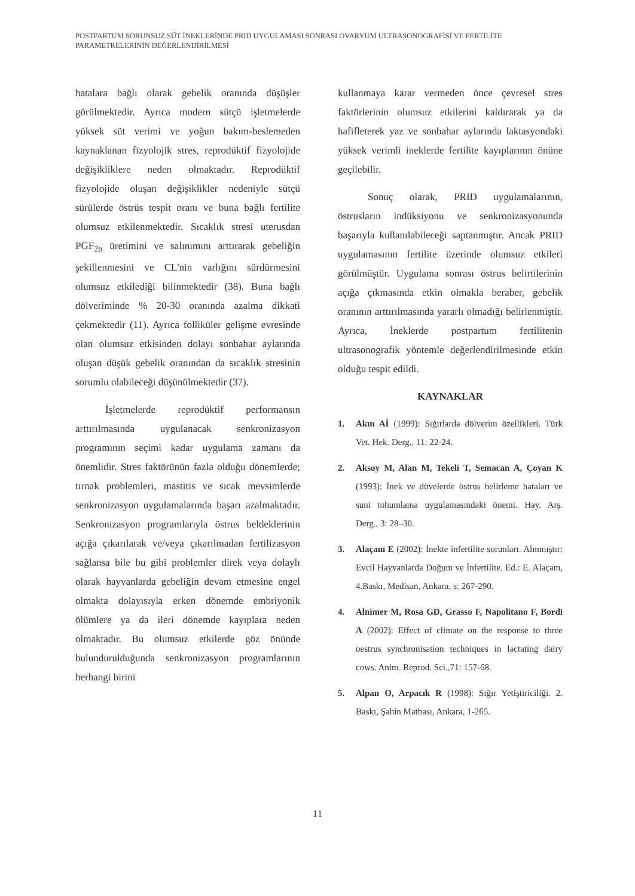POSTPARTUM SORUNSUZ SÜT İNEKLERİNDE PRID UYGULAMASI SONRASI OVARYUM ULTRASONOGRAFİSİ VE FERTİLİTE PARAMETRELERİNİN DEĞERLENDİRİLMESİ
hatalara bağlı olarak gebelik oranında düşüşler görülmektedir. Ayrıca modern sütçü işletmelerde yüksek süt verimi ve yoğun bakım-beslemeden kaynaklanan fizyolojik stres, reprodüktif fizyolojide değişikliklere neden olmaktadır. Reprodüktif fizyolojide oluşan değişiklikler nedeniyle sütçü sürülerde östrüs tespit oranı ve buna bağlı fertilite olumsuz etkilenmektedir. Sıcaklık stresi uterusdan PGF<sub>2α</sub> üretimini ve salınımını arttırarak gebeliğin şekillenmesini ve CL'nin varlığını sürdürmesini olumsuz etkilediği bilinmektedir (38). Buna bağlı dölveriminde % 20-30 oranında azalma dikkati çekmektedir (11). Ayrıca folliküler gelişme evresinde olan olumsuz etkisinden dolayı sonbahar aylarında oluşan düşük gebelik oranından da sıcaklık stresinin sorumlu olabileceği düşünülmektedir (37).
İşletmelerde reprodüktif performansın arttırılmasında uygulanacak senkronizasyon programının seçimi kadar uygulama zamanı da önemlidir. Stres faktörünün fazla olduğu dönemlerde; tırnak problemleri, mastitis ve sıcak mevsimlerde senkronizasyon uygulamalarında başarı azalmaktadır. Senkronizasyon programlarıyla östrus beldeklerinin açığa çıkarılarak ve/veya çıkarılmadan fertilizasyon sağlansa bile bu gibi problemler direk veya dolaylı olarak hayvanlarda gebeliğin devam etmesine engel olmakta dolayısıyla erken dönemde embriyonik ölümlere ya da ileri dönemde kayıplara neden olmaktadır. Bu olumsuz etkilerde göz önünde bulundurulduğunda senkronizasyon programlarının herhangi birini
kullanmaya karar vermeden önce çevresel stres faktörlerinin olumsuz etkilerini kaldırarak ya da hafifleterek yaz ve sonbahar aylarında laktasyondaki yüksek verimli ineklerde fertilite kayıplarının önüne geçilebilir.
Sonuç olarak, PRID uygulamalarının, östrusların indüksiyonu ve senkronizasyonunda başarıyla kullanılabileceği saptanmıştır. Ancak PRID uygulamasının fertilite üzerinde olumsuz etkileri görülmüştür. Uygulama sonrası östrus belirtilerinin açığa çıkmasında etkin olmakla beraber, gebelik oranının arttırılmasında yararlı olmadığı belirlenmiştir. Ayrıca, İneklerde postpartum fertilitenin ultrasonografik yöntemle değerlendirilmesinde etkin olduğu tespit edildi.
KAYNAKLAR
1. Akın Aİ (1999): Sığırlarda dölverim özellikleri. Türk Vet. Hek. Derg., 11: 22-24.
2. Aksoy M, Alan M, Tekeli T, Semacan A, Çoyan K (1993): İnek ve düvelerde östrus belirleme hataları ve suni tohumlama uygulamasındaki önemi. Hay. Arş. Derg., 3: 28–30.
3. Alaçam E (2002): İnekte infertilite sorunları. Alınmıştır: Evcil Hayvanlarda Doğum ve İnfertilite. Ed.: E. Alaçam, 4.Baskı, Medisan, Ankara, s: 267-290.
4. Alnimer M, Rosa GD, Grasso F, Napolitano F, Bordi A (2002): Effect of climate on the response to three oestrus synchronisation techniques in lactating dairy cows. Anim. Reprod. Sci.,71: 157-68.
5. Alpan O, Arpacık R (1998): Sığır Yetiştiriciliği. 2. Baskı, Şahin Matbası, Ankara, 1-265.
11